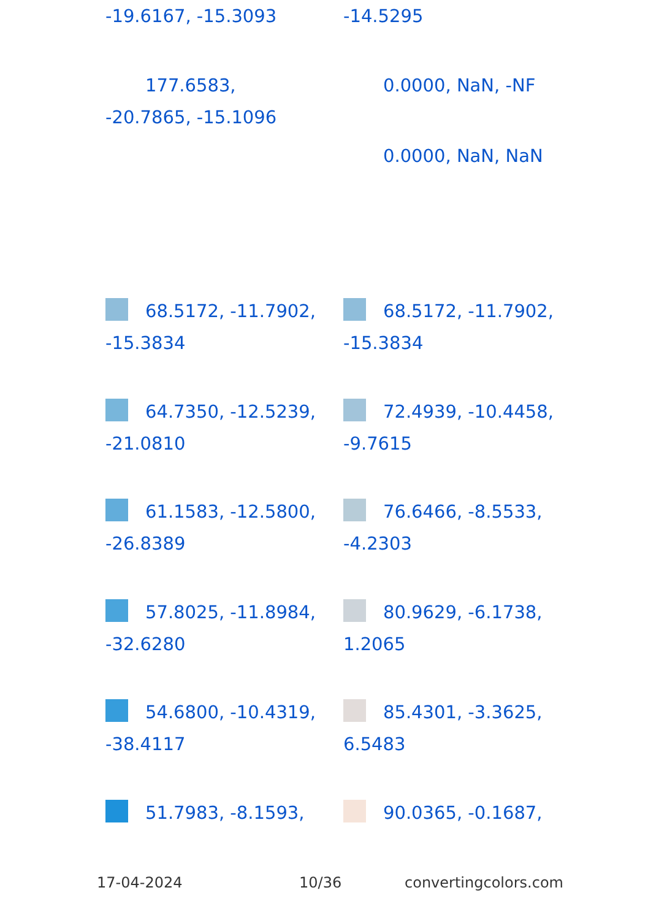-19.6167, -15.3093 -14.5295
177.6583,
-20.7865, -15.1096
0.0000, NaN, -NF
0.0000, NaN, NaN
68.5172, -11.7902,
-15.3834
68.5172, -11.7902,
-15.3834
64.7350, -12.5239,
-21.0810
72.4939, -10.4458,
-9.7615
61.1583, -12.5800,
-26.8389
76.6466, -8.5533,
-4.2303
57.8025, -11.8984,
-32.6280
80.9629, -6.1738,
1.2065
54.6800, -10.4319,
-38.4117
85.4301, -3.3625,
6.5483
51.7983, -8.1593, 90.0365, -0.1687,
17-04-2024 10/36 convertingcolors.com